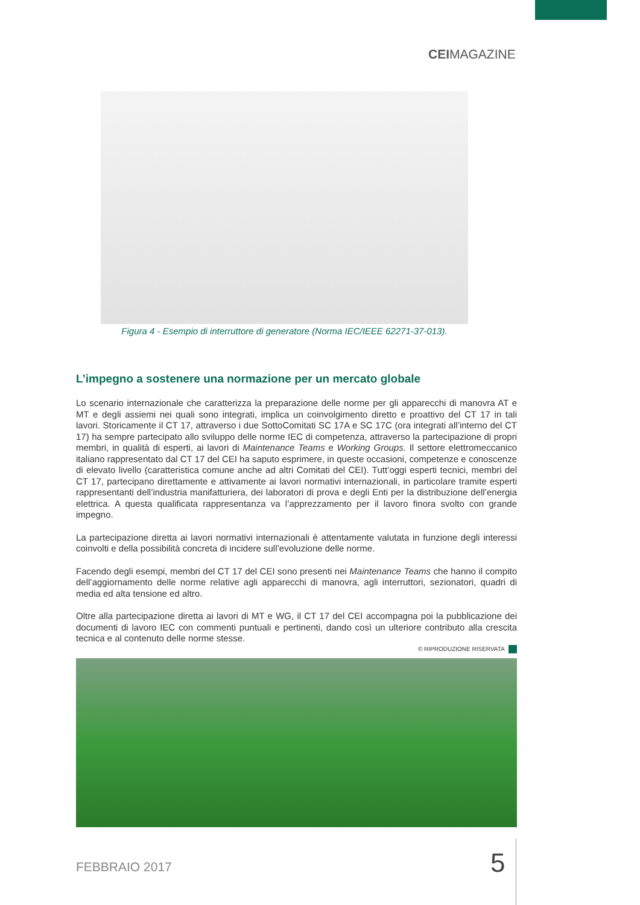CEIMAGAZINE
Figura 4 - Esempio di interruttore di generatore (Norma IEC/IEEE 62271-37-013).
L’impegno a sostenere una normazione per un mercato globale
Lo scenario internazionale che caratterizza la preparazione delle norme per gli apparecchi di manovra AT e MT e degli assiemi nei quali sono integrati, implica un coinvolgimento diretto e proattivo del CT 17 in tali lavori. Storicamente il CT 17, attraverso i due SottoComitati SC 17A e SC 17C (ora integrati all’interno del CT 17) ha sempre partecipato allo sviluppo delle norme IEC di competenza, attraverso la partecipazione di propri membri, in qualità di esperti, ai lavori di Maintenance Teams e Working Groups. Il settore elettromeccanico italiano rappresentato dal CT 17 del CEI ha saputo esprimere, in queste occasioni, competenze e conoscenze di elevato livello (caratteristica comune anche ad altri Comitati del CEI). Tutt’oggi esperti tecnici, membri del CT 17, partecipano direttamente e attivamente ai lavori normativi internazionali, in particolare tramite esperti rappresentanti dell’industria manifatturiera, dei laboratori di prova e degli Enti per la distribuzione dell’energia elettrica. A questa qualificata rappresentanza va l’apprezzamento per il lavoro finora svolto con grande impegno.
La partecipazione diretta ai lavori normativi internazionali è attentamente valutata in funzione degli interessi coinvolti e della possibilità concreta di incidere sull’evoluzione delle norme.
Facendo degli esempi, membri del CT 17 del CEI sono presenti nei Maintenance Teams che hanno il compito dell’aggiornamento delle norme relative agli apparecchi di manovra, agli interruttori, sezionatori, quadri di media ed alta tensione ed altro.
Oltre alla partecipazione diretta ai lavori di MT e WG, il CT 17 del CEI accompagna poi la pubblicazione dei documenti di lavoro IEC con commenti puntuali e pertinenti, dando così un ulteriore contributo alla crescita tecnica e al contenuto delle norme stesse.
© RIPRODUZIONE RISERVATA
FEBBRAIO 2017 5